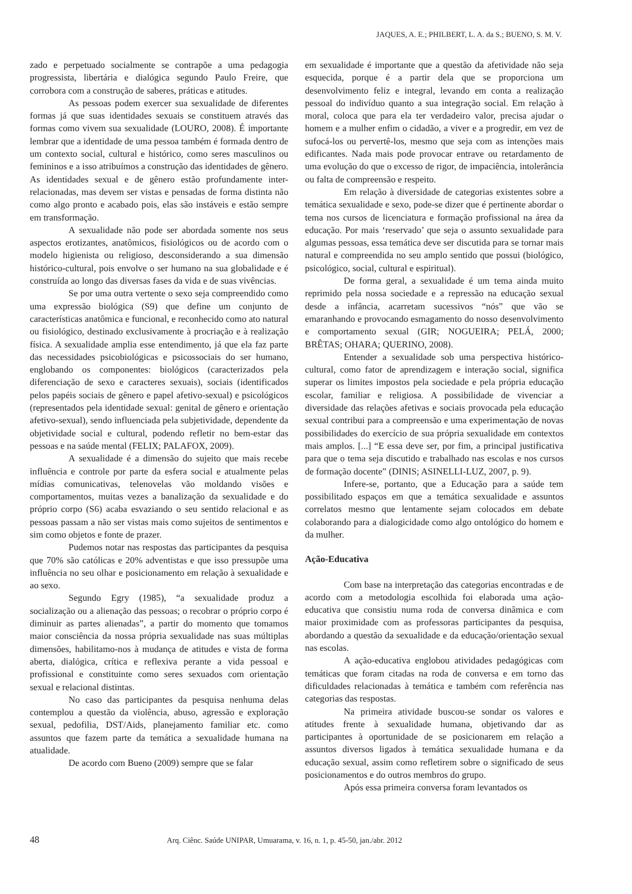JAQUES, A. E.; PHILBERT, L. A. da S.; BUENO, S. M. V.
zado e perpetuado socialmente se contrapõe a uma pedagogia progressista, libertária e dialógica segundo Paulo Freire, que corrobora com a construção de saberes, práticas e atitudes.
As pessoas podem exercer sua sexualidade de diferentes formas já que suas identidades sexuais se constituem através das formas como vivem sua sexualidade (LOURO, 2008). É importante lembrar que a identidade de uma pessoa também é formada dentro de um contexto social, cultural e histórico, como seres masculinos ou femininos e a isso atribuímos a construção das identidades de gênero. As identidades sexual e de gênero estão profundamente inter-relacionadas, mas devem ser vistas e pensadas de forma distinta não como algo pronto e acabado pois, elas são instáveis e estão sempre em transformação.
A sexualidade não pode ser abordada somente nos seus aspectos erotizantes, anatômicos, fisiológicos ou de acordo com o modelo higienista ou religioso, desconsiderando a sua dimensão histórico-cultural, pois envolve o ser humano na sua globalidade e é construída ao longo das diversas fases da vida e de suas vivências.
Se por uma outra vertente o sexo seja compreendido como uma expressão biológica (S9) que define um conjunto de características anatômica e funcional, e reconhecido como ato natural ou fisiológico, destinado exclusivamente à procriação e à realização física. A sexualidade amplia esse entendimento, já que ela faz parte das necessidades psicobiológicas e psicossociais do ser humano, englobando os componentes: biológicos (caracterizados pela diferenciação de sexo e caracteres sexuais), sociais (identificados pelos papéis sociais de gênero e papel afetivo-sexual) e psicológicos (representados pela identidade sexual: genital de gênero e orientação afetivo-sexual), sendo influenciada pela subjetividade, dependente da objetividade social e cultural, podendo refletir no bem-estar das pessoas e na saúde mental (FELIX; PALAFOX, 2009).
A sexualidade é a dimensão do sujeito que mais recebe influência e controle por parte da esfera social e atualmente pelas mídias comunicativas, telenovelas vão moldando visões e comportamentos, muitas vezes a banalização da sexualidade e do próprio corpo (S6) acaba esvaziando o seu sentido relacional e as pessoas passam a não ser vistas mais como sujeitos de sentimentos e sim como objetos e fonte de prazer.
Pudemos notar nas respostas das participantes da pesquisa que 70% são católicas e 20% adventistas e que isso pressupõe uma influência no seu olhar e posicionamento em relação à sexualidade e ao sexo.
Segundo Egry (1985), “a sexualidade produz a socialização ou a alienação das pessoas; o recobrar o próprio corpo é diminuir as partes alienadas”, a partir do momento que tomamos maior consciência da nossa própria sexualidade nas suas múltiplas dimensões, habilitamo-nos à mudança de atitudes e vista de forma aberta, dialógica, crítica e reflexiva perante a vida pessoal e profissional e constituinte como seres sexuados com orientação sexual e relacional distintas.
No caso das participantes da pesquisa nenhuma delas contemplou a questão da violência, abuso, agressão e exploração sexual, pedofilia, DST/Aids, planejamento familiar etc. como assuntos que fazem parte da temática a sexualidade humana na atualidade.
De acordo com Bueno (2009) sempre que se falar
em sexualidade é importante que a questão da afetividade não seja esquecida, porque é a partir dela que se proporciona um desenvolvimento feliz e integral, levando em conta a realização pessoal do indivíduo quanto a sua integração social. Em relação à moral, coloca que para ela ter verdadeiro valor, precisa ajudar o homem e a mulher enfim o cidadão, a viver e a progredir, em vez de sufocá-los ou pervertê-los, mesmo que seja com as intenções mais edificantes. Nada mais pode provocar entrave ou retardamento de uma evolução do que o excesso de rigor, de impaciência, intolerância ou falta de compreensão e respeito.
Em relação à diversidade de categorias existentes sobre a temática sexualidade e sexo, pode-se dizer que é pertinente abordar o tema nos cursos de licenciatura e formação profissional na área da educação. Por mais ‘reservado’ que seja o assunto sexualidade para algumas pessoas, essa temática deve ser discutida para se tornar mais natural e compreendida no seu amplo sentido que possui (biológico, psicológico, social, cultural e espiritual).
De forma geral, a sexualidade é um tema ainda muito reprimido pela nossa sociedade e a repressão na educação sexual desde a infância, acarretam sucessivos “nós” que vão se emaranhando e provocando esmagamento do nosso desenvolvimento e comportamento sexual (GIR; NOGUEIRA; PELÁ, 2000; BRÊTAS; OHARA; QUERINO, 2008).
Entender a sexualidade sob uma perspectiva histórico-cultural, como fator de aprendizagem e interação social, significa superar os limites impostos pela sociedade e pela própria educação escolar, familiar e religiosa. A possibilidade de vivenciar a diversidade das relações afetivas e sociais provocada pela educação sexual contribui para a compreensão e uma experimentação de novas possibilidades do exercício de sua própria sexualidade em contextos mais amplos. [...] “E essa deve ser, por fim, a principal justificativa para que o tema seja discutido e trabalhado nas escolas e nos cursos de formação docente” (DINIS; ASINELLI-LUZ, 2007, p. 9).
Infere-se, portanto, que a Educação para a saúde tem possibilitado espaços em que a temática sexualidade e assuntos correlatos mesmo que lentamente sejam colocados em debate colaborando para a dialogicidade como algo ontológico do homem e da mulher.
Ação-Educativa
Com base na interpretação das categorias encontradas e de acordo com a metodologia escolhida foi elaborada uma ação-educativa que consistiu numa roda de conversa dinâmica e com maior proximidade com as professoras participantes da pesquisa, abordando a questão da sexualidade e da educação/orientação sexual nas escolas.
A ação-educativa englobou atividades pedagógicas com temáticas que foram citadas na roda de conversa e em torno das dificuldades relacionadas à temática e também com referência nas categorias das respostas.
Na primeira atividade buscou-se sondar os valores e atitudes frente à sexualidade humana, objetivando dar as participantes à oportunidade de se posicionarem em relação a assuntos diversos ligados à temática sexualidade humana e da educação sexual, assim como refletirem sobre o significado de seus posicionamentos e do outros membros do grupo.
Após essa primeira conversa foram levantados os
48 Arq. Ciênc. Saúde UNIPAR, Umuarama, v. 16, n. 1, p. 45-50, jan./abr. 2012